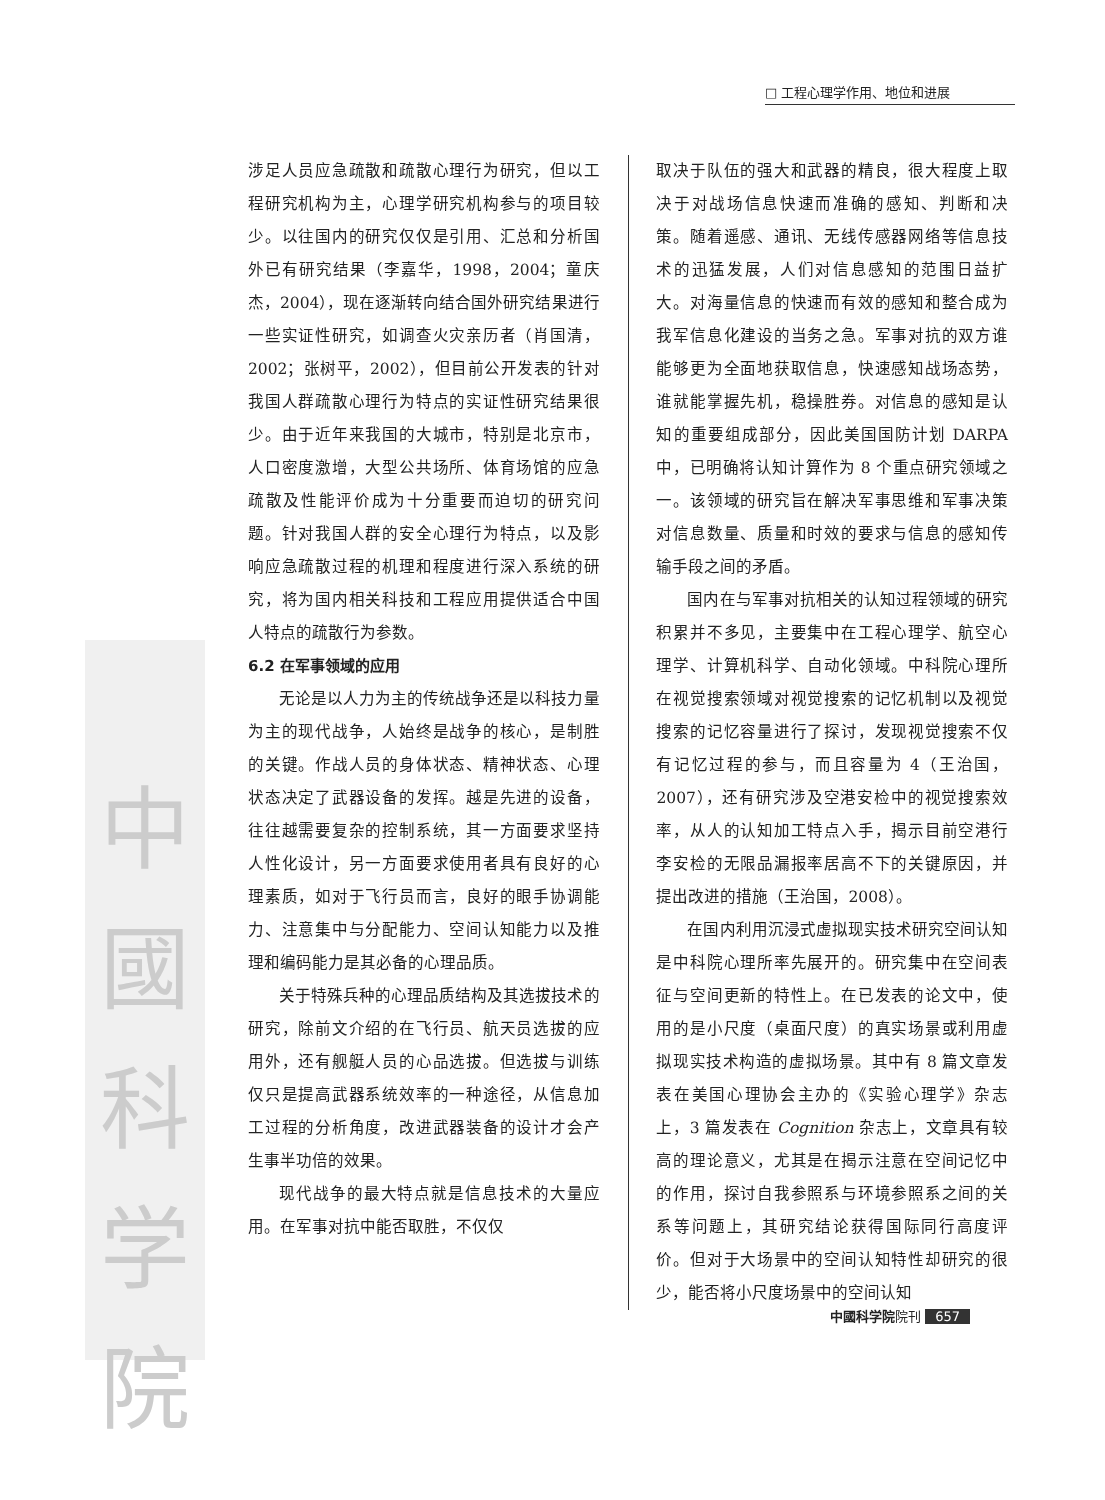□ 工程心理学作用、地位和进展
中國科学院
涉足人员应急疏散和疏散心理行为研究，但以工程研究机构为主，心理学研究机构参与的项目较少。以往国内的研究仅仅是引用、汇总和分析国外已有研究结果（李嘉华，1998，2004；童庆杰，2004），现在逐渐转向结合国外研究结果进行一些实证性研究，如调查火灾亲历者（肖国清，2002；张树平，2002），但目前公开发表的针对我国人群疏散心理行为特点的实证性研究结果很少。由于近年来我国的大城市，特别是北京市，人口密度激增，大型公共场所、体育场馆的应急疏散及性能评价成为十分重要而迫切的研究问题。针对我国人群的安全心理行为特点，以及影响应急疏散过程的机理和程度进行深入系统的研究，将为国内相关科技和工程应用提供适合中国人特点的疏散行为参数。
6.2 在军事领域的应用
无论是以人力为主的传统战争还是以科技力量为主的现代战争，人始终是战争的核心，是制胜的关键。作战人员的身体状态、精神状态、心理状态决定了武器设备的发挥。越是先进的设备，往往越需要复杂的控制系统，其一方面要求坚持人性化设计，另一方面要求使用者具有良好的心理素质，如对于飞行员而言，良好的眼手协调能力、注意集中与分配能力、空间认知能力以及推理和编码能力是其必备的心理品质。
关于特殊兵种的心理品质结构及其选拔技术的研究，除前文介绍的在飞行员、航天员选拔的应用外，还有舰艇人员的心品选拔。但选拔与训练仅只是提高武器系统效率的一种途径，从信息加工过程的分析角度，改进武器装备的设计才会产生事半功倍的效果。
现代战争的最大特点就是信息技术的大量应用。在军事对抗中能否取胜，不仅仅
取决于队伍的强大和武器的精良，很大程度上取决于对战场信息快速而准确的感知、判断和决策。随着遥感、通讯、无线传感器网络等信息技术的迅猛发展，人们对信息感知的范围日益扩大。对海量信息的快速而有效的感知和整合成为我军信息化建设的当务之急。军事对抗的双方谁能够更为全面地获取信息，快速感知战场态势，谁就能掌握先机，稳操胜券。对信息的感知是认知的重要组成部分，因此美国国防计划 DARPA 中，已明确将认知计算作为 8 个重点研究领域之一。该领域的研究旨在解决军事思维和军事决策对信息数量、质量和时效的要求与信息的感知传输手段之间的矛盾。
国内在与军事对抗相关的认知过程领域的研究积累并不多见，主要集中在工程心理学、航空心理学、计算机科学、自动化领域。中科院心理所在视觉搜索领域对视觉搜索的记忆机制以及视觉搜索的记忆容量进行了探讨，发现视觉搜索不仅有记忆过程的参与，而且容量为 4（王治国，2007），还有研究涉及空港安检中的视觉搜索效率，从人的认知加工特点入手，揭示目前空港行李安检的无限品漏报率居高不下的关键原因，并提出改进的措施（王治国，2008）。
在国内利用沉浸式虚拟现实技术研究空间认知是中科院心理所率先展开的。研究集中在空间表征与空间更新的特性上。在已发表的论文中，使用的是小尺度（桌面尺度）的真实场景或利用虚拟现实技术构造的虚拟场景。其中有 8 篇文章发表在美国心理协会主办的《实验心理学》杂志上，3 篇发表在 Cognition 杂志上，文章具有较高的理论意义，尤其是在揭示注意在空间记忆中的作用，探讨自我参照系与环境参照系之间的关系等问题上，其研究结论获得国际同行高度评价。但对于大场景中的空间认知特性却研究的很少，能否将小尺度场景中的空间认知
中國科学院院刊 657